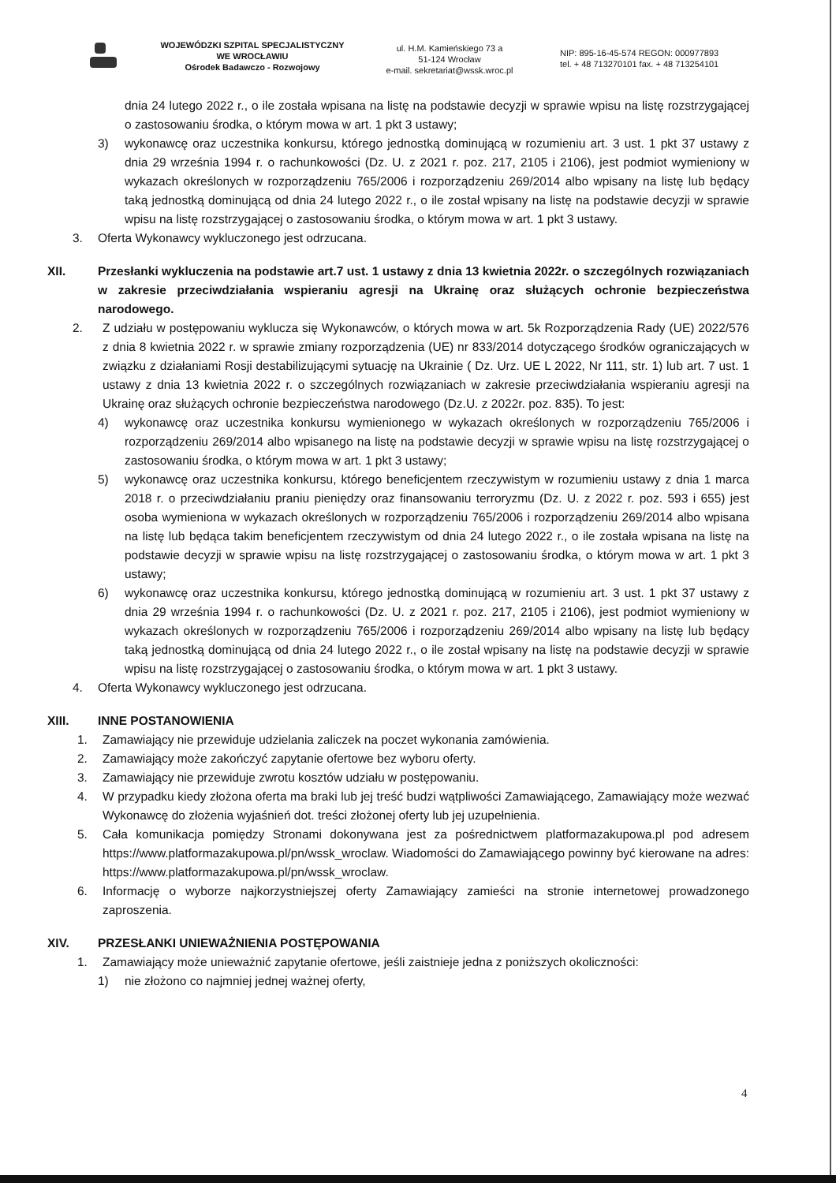WOJEWÓDZKI SZPITAL SPECJALISTYCZNY
WE WROCŁAWIU
Ośrodek Badawczo - Rozwojowy
ul. H.M. Kamieńskiego 73 a
51-124 Wrocław
e-mail. sekretariat@wssk.wroc.pl
NIP: 895-16-45-574 REGON: 000977893
tel. + 48 713270101 fax. + 48 713254101
dnia 24 lutego 2022 r., o ile została wpisana na listę na podstawie decyzji w sprawie wpisu na listę rozstrzygającej o zastosowaniu środka, o którym mowa w art. 1 pkt 3 ustawy;
3) wykonawcę oraz uczestnika konkursu, którego jednostką dominującą w rozumieniu art. 3 ust. 1 pkt 37 ustawy z dnia 29 września 1994 r. o rachunkowości (Dz. U. z 2021 r. poz. 217, 2105 i 2106), jest podmiot wymieniony w wykazach określonych w rozporządzeniu 765/2006 i rozporządzeniu 269/2014 albo wpisany na listę lub będący taką jednostką dominującą od dnia 24 lutego 2022 r., o ile został wpisany na listę na podstawie decyzji w sprawie wpisu na listę rozstrzygającej o zastosowaniu środka, o którym mowa w art. 1 pkt 3 ustawy.
3. Oferta Wykonawcy wykluczonego jest odrzucana.
XII. Przesłanki wykluczenia na podstawie art.7 ust. 1 ustawy z dnia 13 kwietnia 2022r. o szczególnych rozwiązaniach w zakresie przeciwdziałania wspieraniu agresji na Ukrainę oraz służących ochronie bezpieczeństwa narodowego.
2. Z udziału w postępowaniu wyklucza się Wykonawców, o których mowa w art. 5k Rozporządzenia Rady (UE) 2022/576 z dnia 8 kwietnia 2022 r. w sprawie zmiany rozporządzenia (UE) nr 833/2014 dotyczącego środków ograniczających w związku z działaniami Rosji destabilizującymi sytuację na Ukrainie ( Dz. Urz. UE L 2022, Nr 111, str. 1) lub art. 7 ust. 1 ustawy z dnia 13 kwietnia 2022 r. o szczególnych rozwiązaniach w zakresie przeciwdziałania wspieraniu agresji na Ukrainę oraz służących ochronie bezpieczeństwa narodowego (Dz.U. z 2022r. poz. 835). To jest:
4) wykonawcę oraz uczestnika konkursu wymienionego w wykazach określonych w rozporządzeniu 765/2006 i rozporządzeniu 269/2014 albo wpisanego na listę na podstawie decyzji w sprawie wpisu na listę rozstrzygającej o zastosowaniu środka, o którym mowa w art. 1 pkt 3 ustawy;
5) wykonawcę oraz uczestnika konkursu, którego beneficjentem rzeczywistym w rozumieniu ustawy z dnia 1 marca 2018 r. o przeciwdziałaniu praniu pieniędzy oraz finansowaniu terroryzmu (Dz. U. z 2022 r. poz. 593 i 655) jest osoba wymieniona w wykazach określonych w rozporządzeniu 765/2006 i rozporządzeniu 269/2014 albo wpisana na listę lub będąca takim beneficjentem rzeczywistym od dnia 24 lutego 2022 r., o ile została wpisana na listę na podstawie decyzji w sprawie wpisu na listę rozstrzygającej o zastosowaniu środka, o którym mowa w art. 1 pkt 3 ustawy;
6) wykonawcę oraz uczestnika konkursu, którego jednostką dominującą w rozumieniu art. 3 ust. 1 pkt 37 ustawy z dnia 29 września 1994 r. o rachunkowości (Dz. U. z 2021 r. poz. 217, 2105 i 2106), jest podmiot wymieniony w wykazach określonych w rozporządzeniu 765/2006 i rozporządzeniu 269/2014 albo wpisany na listę lub będący taką jednostką dominującą od dnia 24 lutego 2022 r., o ile został wpisany na listę na podstawie decyzji w sprawie wpisu na listę rozstrzygającej o zastosowaniu środka, o którym mowa w art. 1 pkt 3 ustawy.
4. Oferta Wykonawcy wykluczonego jest odrzucana.
XIII. INNE POSTANOWIENIA
1. Zamawiający nie przewiduje udzielania zaliczek na poczet wykonania zamówienia.
2. Zamawiający może zakończyć zapytanie ofertowe bez wyboru oferty.
3. Zamawiający nie przewiduje zwrotu kosztów udziału w postępowaniu.
4. W przypadku kiedy złożona oferta ma braki lub jej treść budzi wątpliwości Zamawiającego, Zamawiający może wezwać Wykonawcę do złożenia wyjaśnień dot. treści złożonej oferty lub jej uzupełnienia.
5. Cała komunikacja pomiędzy Stronami dokonywana jest za pośrednictwem platformazakupowa.pl pod adresem https://www.platformazakupowa.pl/pn/wssk_wroclaw. Wiadomości do Zamawiającego powinny być kierowane na adres: https://www.platformazakupowa.pl/pn/wssk_wroclaw.
6. Informację o wyborze najkorzystniejszej oferty Zamawiający zamieści na stronie internetowej prowadzonego zaproszenia.
XIV. PRZESŁANKI UNIEWAŻNIENIA POSTĘPOWANIA
1. Zamawiający może unieważnić zapytanie ofertowe, jeśli zaistnieje jedna z poniższych okoliczności:
1) nie złożono co najmniej jednej ważnej oferty,
4